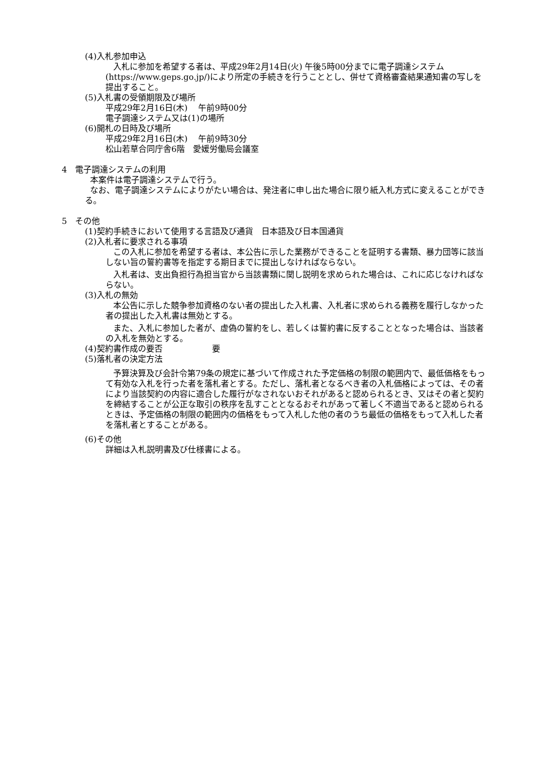(4)入札参加申込
入札に参加を希望する者は、平成29年2月14日(火) 午後5時00分までに電子調達システム(https://www.geps.go.jp/)により所定の手続きを行うこととし、併せて資格審査結果通知書の写しを提出すること。
(5)入札書の受領期限及び場所
平成29年2月16日(木)　 午前9時00分
電子調達システム又は(1)の場所
(6)開札の日時及び場所
平成29年2月16日(木)　 午前9時30分
松山若草合同庁舎6階　愛媛労働局会議室
4　電子調達システムの利用
本案件は電子調達システムで行う。
なお、電子調達システムによりがたい場合は、発注者に申し出た場合に限り紙入札方式に変えることができる。
5　その他
(1)契約手続きにおいて使用する言語及び通貨　日本語及び日本国通貨
(2)入札者に要求される事項
この入札に参加を希望する者は、本公告に示した業務ができることを証明する書類、暴力団等に該当しない旨の誓約書等を指定する期日までに提出しなければならない。
入札者は、支出負担行為担当官から当該書類に関し説明を求められた場合は、これに応じなければならない。
(3)入札の無効
本公告に示した競争参加資格のない者の提出した入札書、入札者に求められる義務を履行しなかった者の提出した入札書は無効とする。
また、入札に参加した者が、虚偽の誓約をし、若しくは誓約書に反することとなった場合は、当該者の入札を無効とする。
(4)契約書作成の要否　　　　　　要
(5)落札者の決定方法
予算決算及び会計令第79条の規定に基づいて作成された予定価格の制限の範囲内で、最低価格をもって有効な入札を行った者を落札者とする。ただし、落札者となるべき者の入札価格によっては、その者により当該契約の内容に適合した履行がなされないおそれがあると認められるとき、又はその者と契約を締結することが公正な取引の秩序を乱すこととなるおそれがあって著しく不適当であると認められるときは、予定価格の制限の範囲内の価格をもって入札した他の者のうち最低の価格をもって入札した者を落札者とすることがある。
(6)その他
詳細は入札説明書及び仕様書による。